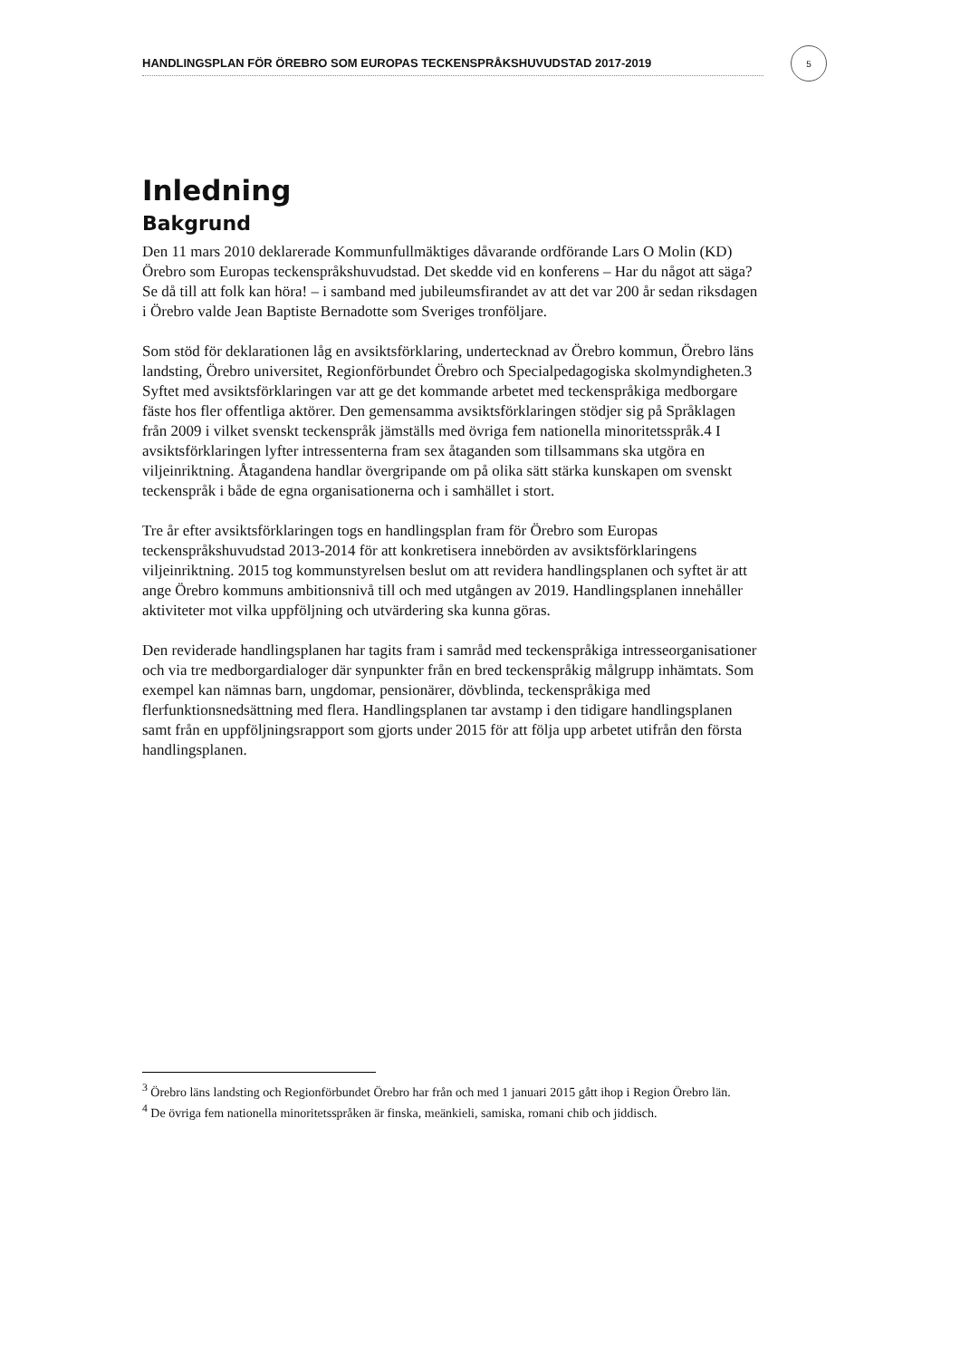HANDLINGSPLAN FÖR ÖREBRO SOM EUROPAS TECKENSPRÅKSHUVUDSTAD 2017-2019
5
Inledning
Bakgrund
Den 11 mars 2010 deklarerade Kommunfullmäktiges dåvarande ordförande Lars O Molin (KD) Örebro som Europas teckenspråkshuvudstad. Det skedde vid en konferens – Har du något att säga? Se då till att folk kan höra! – i samband med jubileumsfirandet av att det var 200 år sedan riksdagen i Örebro valde Jean Baptiste Bernadotte som Sveriges tronföljare.
Som stöd för deklarationen låg en avsiktsförklaring, undertecknad av Örebro kommun, Örebro läns landsting, Örebro universitet, Regionförbundet Örebro och Specialpedagogiska skolmyndigheten.3 Syftet med avsiktsförklaringen var att ge det kommande arbetet med teckenspråkiga medborgare fäste hos fler offentliga aktörer. Den gemensamma avsiktsförklaringen stödjer sig på Språklagen från 2009 i vilket svenskt teckenspråk jämställs med övriga fem nationella minoritetsspråk.4 I avsiktsförklaringen lyfter intressenterna fram sex åtaganden som tillsammans ska utgöra en viljeinriktning. Åtagandena handlar övergripande om på olika sätt stärka kunskapen om svenskt teckenspråk i både de egna organisationerna och i samhället i stort.
Tre år efter avsiktsförklaringen togs en handlingsplan fram för Örebro som Europas teckenspråkshuvudstad 2013-2014 för att konkretisera innebörden av avsiktsförklaringens viljeinriktning. 2015 tog kommunstyrelsen beslut om att revidera handlingsplanen och syftet är att ange Örebro kommuns ambitionsnivå till och med utgången av 2019. Handlingsplanen innehåller aktiviteter mot vilka uppföljning och utvärdering ska kunna göras.
Den reviderade handlingsplanen har tagits fram i samråd med teckenspråkiga intresseorganisationer och via tre medborgardialoger där synpunkter från en bred teckenspråkig målgrupp inhämtats. Som exempel kan nämnas barn, ungdomar, pensionärer, dövblinda, teckenspråkiga med flerfunktionsnedsättning med flera. Handlingsplanen tar avstamp i den tidigare handlingsplanen samt från en uppföljningsrapport som gjorts under 2015 för att följa upp arbetet utifrån den första handlingsplanen.
<sup>3</sup> Örebro läns landsting och Regionförbundet Örebro har från och med 1 januari 2015 gått ihop i Region Örebro län.
<sup>4</sup> De övriga fem nationella minoritetsspråken är finska, meänkieli, samiska, romani chib och jiddisch.